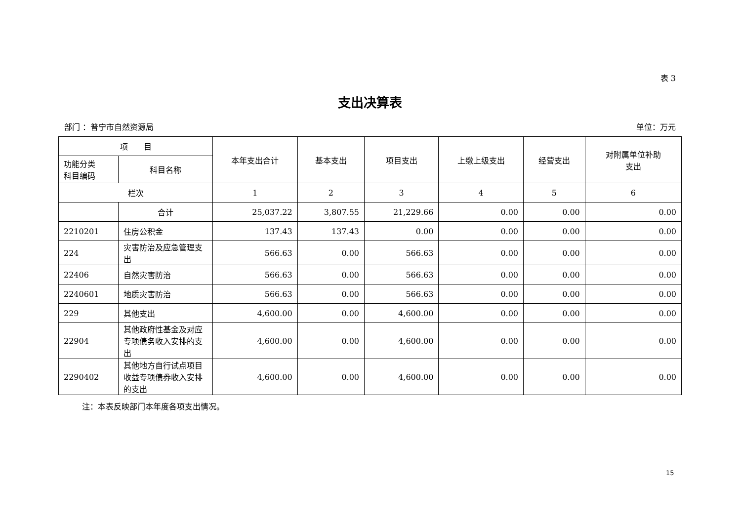表 3
支出决算表
部门 ：普宁市自然资源局 单位：万元
| 项 目 | | 本年支出合计 | 基本支出 | 项目支出 | 上缴上级支出 | 经营支出 | 对附属单位补助 支出 |
| --- | --- | --- | --- | --- | --- | --- | --- |
| 功能分类 科目编码 | 科目名称 | | | | | | |
| 栏次 | | 1 | 2 | 3 | 4 | 5 | 6 |
| | 合计 | 25,037.22 | 3,807.55 | 21,229.66 | 0.00 | 0.00 | 0.00 |
| 2210201 | 住房公积金 | 137.43 | 137.43 | 0.00 | 0.00 | 0.00 | 0.00 |
| 224 | 灾害防治及应急管理支出 | 566.63 | 0.00 | 566.63 | 0.00 | 0.00 | 0.00 |
| 22406 | 自然灾害防治 | 566.63 | 0.00 | 566.63 | 0.00 | 0.00 | 0.00 |
| 2240601 | 地质灾害防治 | 566.63 | 0.00 | 566.63 | 0.00 | 0.00 | 0.00 |
| 229 | 其他支出 | 4,600.00 | 0.00 | 4,600.00 | 0.00 | 0.00 | 0.00 |
| 22904 | 其他政府性基金及对应专项债务收入安排的支出 | 4,600.00 | 0.00 | 4,600.00 | 0.00 | 0.00 | 0.00 |
| 2290402 | 其他地方自行试点项目收益专项债券收入安排的支出 | 4,600.00 | 0.00 | 4,600.00 | 0.00 | 0.00 | 0.00 |
注：本表反映部门本年度各项支出情况。
15